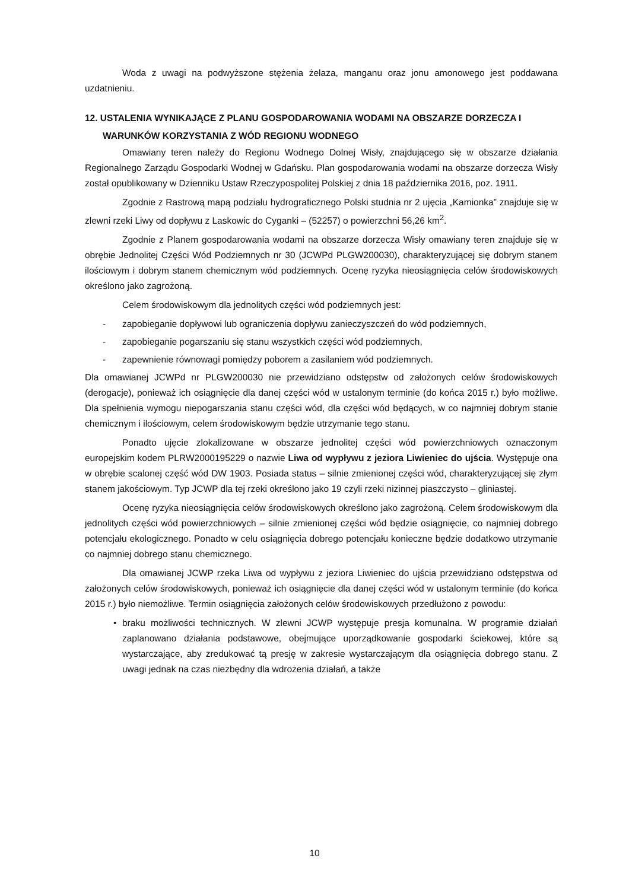Woda z uwagi na podwyższone stężenia żelaza, manganu oraz jonu amonowego jest poddawana uzdatnieniu.
12. USTALENIA WYNIKAJĄCE Z PLANU GOSPODAROWANIA WODAMI NA OBSZARZE DORZECZA I WARUNKÓW KORZYSTANIA Z WÓD REGIONU WODNEGO
Omawiany teren należy do Regionu Wodnego Dolnej Wisły, znajdującego się w obszarze działania Regionalnego Zarządu Gospodarki Wodnej w Gdańsku. Plan gospodarowania wodami na obszarze dorzecza Wisły został opublikowany w Dzienniku Ustaw Rzeczypospolitej Polskiej z dnia 18 października 2016, poz. 1911.
Zgodnie z Rastrową mapą podziału hydrograficznego Polski studnia nr 2 ujęcia „Kamionka” znajduje się w zlewni rzeki Liwy od dopływu z Laskowic do Cyganki – (52257) o powierzchni 56,26 km<sup>2</sup>.
Zgodnie z Planem gospodarowania wodami na obszarze dorzecza Wisły omawiany teren znajduje się w obrębie Jednolitej Części Wód Podziemnych nr 30 (JCWPd PLGW200030), charakteryzującej się dobrym stanem ilościowym i dobrym stanem chemicznym wód podziemnych. Ocenę ryzyka nieosiągnięcia celów środowiskowych określono jako zagrożoną.
Celem środowiskowym dla jednolitych części wód podziemnych jest:
- zapobieganie dopływowi lub ograniczenia dopływu zanieczyszczeń do wód podziemnych,
- zapobieganie pogarszaniu się stanu wszystkich części wód podziemnych,
- zapewnienie równowagi pomiędzy poborem a zasilaniem wód podziemnych.
Dla omawianej JCWPd nr PLGW200030 nie przewidziano odstępstw od założonych celów środowiskowych (derogacje), ponieważ ich osiągnięcie dla danej części wód w ustalonym terminie (do końca 2015 r.) było możliwe. Dla spełnienia wymogu niepogarszania stanu części wód, dla części wód będących, w co najmniej dobrym stanie chemicznym i ilościowym, celem środowiskowym będzie utrzymanie tego stanu.
Ponadto ujęcie zlokalizowane w obszarze jednolitej części wód powierzchniowych oznaczonym europejskim kodem PLRW2000195229 o nazwie Liwa od wypływu z jeziora Liwieniec do ujścia. Występuje ona w obrębie scalonej część wód DW 1903. Posiada status – silnie zmienionej części wód, charakteryzującej się złym stanem jakościowym. Typ JCWP dla tej rzeki określono jako 19 czyli rzeki nizinnej piaszczysto – gliniastej.
Ocenę ryzyka nieosiągnięcia celów środowiskowych określono jako zagrożoną. Celem środowiskowym dla jednolitych części wód powierzchniowych – silnie zmienionej części wód będzie osiągnięcie, co najmniej dobrego potencjału ekologicznego. Ponadto w celu osiągnięcia dobrego potencjału konieczne będzie dodatkowo utrzymanie co najmniej dobrego stanu chemicznego.
Dla omawianej JCWP rzeka Liwa od wypływu z jeziora Liwieniec do ujścia przewidziano odstępstwa od założonych celów środowiskowych, ponieważ ich osiągnięcie dla danej części wód w ustalonym terminie (do końca 2015 r.) było niemożliwe. Termin osiągnięcia założonych celów środowiskowych przedłużono z powodu:
• braku możliwości technicznych. W zlewni JCWP występuje presja komunalna. W programie działań zaplanowano działania podstawowe, obejmujące uporządkowanie gospodarki ściekowej, które są wystarczające, aby zredukować tą presję w zakresie wystarczającym dla osiągnięcia dobrego stanu. Z uwagi jednak na czas niezbędny dla wdrożenia działań, a także
10